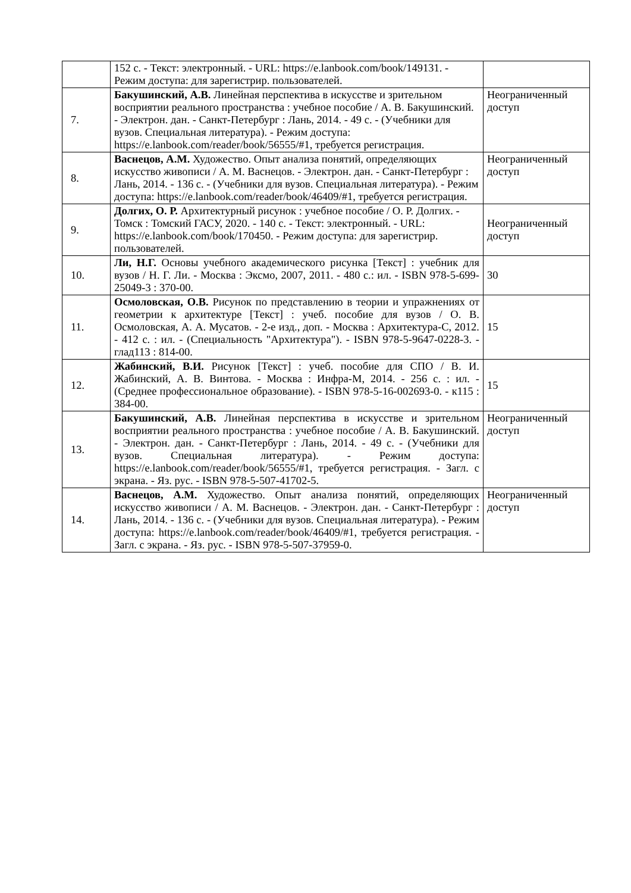| | 152 с. - Текст: электронный. - URL: https://e.lanbook.com/book/149131. - Режим доступа: для зарегистрир. пользователей. | |
| 7. | Бакушинский, А.В. Линейная перспектива в искусстве и зрительном восприятии реального пространства : учебное пособие / А. В. Бакушинский. - Электрон. дан. - Санкт-Петербург : Лань, 2014. - 49 с. - (Учебники для вузов. Специальная литература). - Режим доступа: https://e.lanbook.com/reader/book/56555/#1, требуется регистрация. | Неограниченный доступ |
| 8. | Васнецов, А.М. Художество. Опыт анализа понятий, определяющих искусство живописи / А. М. Васнецов. - Электрон. дан. - Санкт-Петербург : Лань, 2014. - 136 с. - (Учебники для вузов. Специальная литература). - Режим доступа: https://e.lanbook.com/reader/book/46409/#1, требуется регистрация. | Неограниченный доступ |
| 9. | Долгих, О. Р. Архитектурный рисунок : учебное пособие / О. Р. Долгих. - Томск : Томский ГАСУ, 2020. - 140 с. - Текст: электронный. - URL: https://e.lanbook.com/book/170450. - Режим доступа: для зарегистрир. пользователей. | Неограниченный доступ |
| 10. | Ли, Н.Г. Основы учебного академического рисунка [Текст] : учебник для вузов / Н. Г. Ли. - Москва : Эксмо, 2007, 2011. - 480 с.: ил. - ISBN 978-5-699-25049-3 : 370-00. | 30 |
| 11. | Осмоловская, О.В. Рисунок по представлению в теории и упражнениях от геометрии к архитектуре [Текст] : учеб. пособие для вузов / О. В. Осмоловская, А. А. Мусатов. - 2-е изд., доп. - Москва : Архитектура-С, 2012. - 412 с. : ил. - (Специальность "Архитектура"). - ISBN 978-5-9647-0228-3. - глад113 : 814-00. | 15 |
| 12. | Жабинский, В.И. Рисунок [Текст] : учеб. пособие для СПО / В. И. Жабинский, А. В. Винтова. - Москва : Инфра-М, 2014. - 256 с. : ил. - (Среднее профессиональное образование). - ISBN 978-5-16-002693-0. - к115 : 384-00. | 15 |
| 13. | Бакушинский, А.В. Линейная перспектива в искусстве и зрительном восприятии реального пространства : учебное пособие / А. В. Бакушинский. - Электрон. дан. - Санкт-Петербург : Лань, 2014. - 49 с. - (Учебники для вузов. Специальная литература). - Режим доступа: https://e.lanbook.com/reader/book/56555/#1, требуется регистрация. - Загл. с экрана. - Яз. рус. - ISBN 978-5-507-41702-5. | Неограниченный доступ |
| 14. | Васнецов, А.М. Художество. Опыт анализа понятий, определяющих искусство живописи / А. М. Васнецов. - Электрон. дан. - Санкт-Петербург : Лань, 2014. - 136 с. - (Учебники для вузов. Специальная литература). - Режим доступа: https://e.lanbook.com/reader/book/46409/#1, требуется регистрация. - Загл. с экрана. - Яз. рус. - ISBN 978-5-507-37959-0. | Неограниченный доступ |